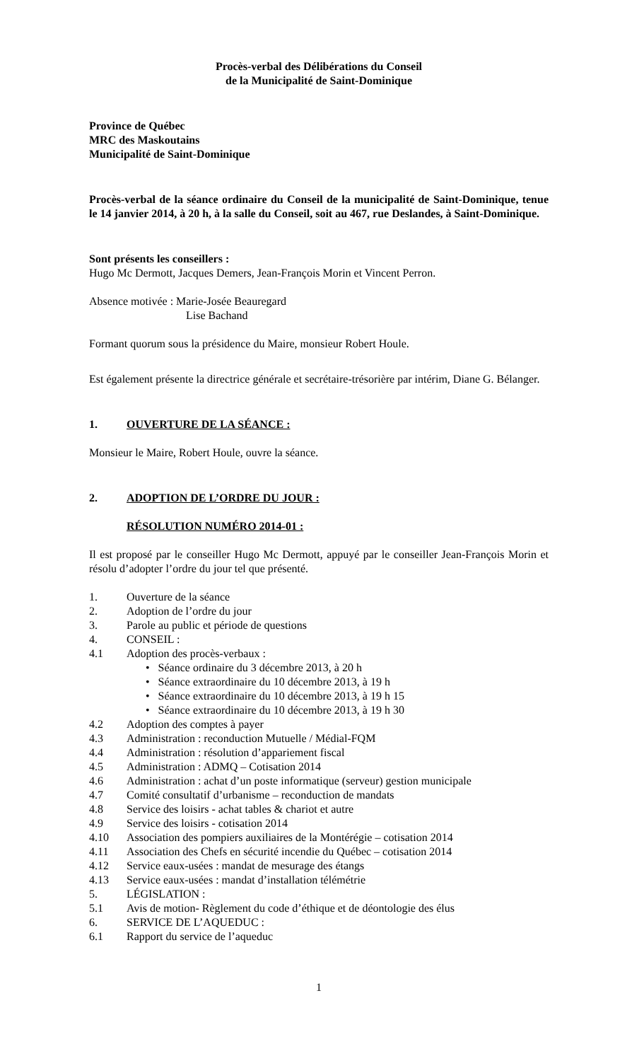Procès-verbal des Délibérations du Conseil
de la Municipalité de Saint-Dominique
Province de Québec
MRC des Maskoutains
Municipalité de Saint-Dominique
Procès-verbal de la séance ordinaire du Conseil de la municipalité de Saint-Dominique, tenue le 14 janvier 2014, à 20 h, à la salle du Conseil, soit au 467, rue Deslandes, à Saint-Dominique.
Sont présents les conseillers :
Hugo Mc Dermott, Jacques Demers, Jean-François Morin et Vincent Perron.
Absence motivée : Marie-Josée Beauregard
Lise Bachand
Formant quorum sous la présidence du Maire, monsieur Robert Houle.
Est également présente la directrice générale et secrétaire-trésorière par intérim, Diane G. Bélanger.
1. OUVERTURE DE LA SÉANCE :
Monsieur le Maire, Robert Houle, ouvre la séance.
2. ADOPTION DE L’ORDRE DU JOUR :
RÉSOLUTION NUMÉRO 2014-01 :
Il est proposé par le conseiller Hugo Mc Dermott, appuyé par le conseiller Jean-François Morin et résolu d’adopter l’ordre du jour tel que présenté.
1. Ouverture de la séance
2. Adoption de l’ordre du jour
3. Parole au public et période de questions
4. CONSEIL :
4.1 Adoption des procès-verbaux :
• Séance ordinaire du 3 décembre 2013, à 20 h
• Séance extraordinaire du 10 décembre 2013, à 19 h
• Séance extraordinaire du 10 décembre 2013, à 19 h 15
• Séance extraordinaire du 10 décembre 2013, à 19 h 30
4.2 Adoption des comptes à payer
4.3 Administration : reconduction Mutuelle / Médial-FQM
4.4 Administration : résolution d’appariement fiscal
4.5 Administration : ADMQ – Cotisation 2014
4.6 Administration : achat d’un poste informatique (serveur) gestion municipale
4.7 Comité consultatif d’urbanisme – reconduction de mandats
4.8 Service des loisirs - achat tables & chariot et autre
4.9 Service des loisirs - cotisation 2014
4.10 Association des pompiers auxiliaires de la Montérégie – cotisation 2014
4.11 Association des Chefs en sécurité incendie du Québec – cotisation 2014
4.12 Service eaux-usées : mandat de mesurage des étangs
4.13 Service eaux-usées : mandat d’installation télémétrie
5. LÉGISLATION :
5.1 Avis de motion- Règlement du code d’éthique et de déontologie des élus
6. SERVICE DE L’AQUEDUC :
6.1 Rapport du service de l’aqueduc
1